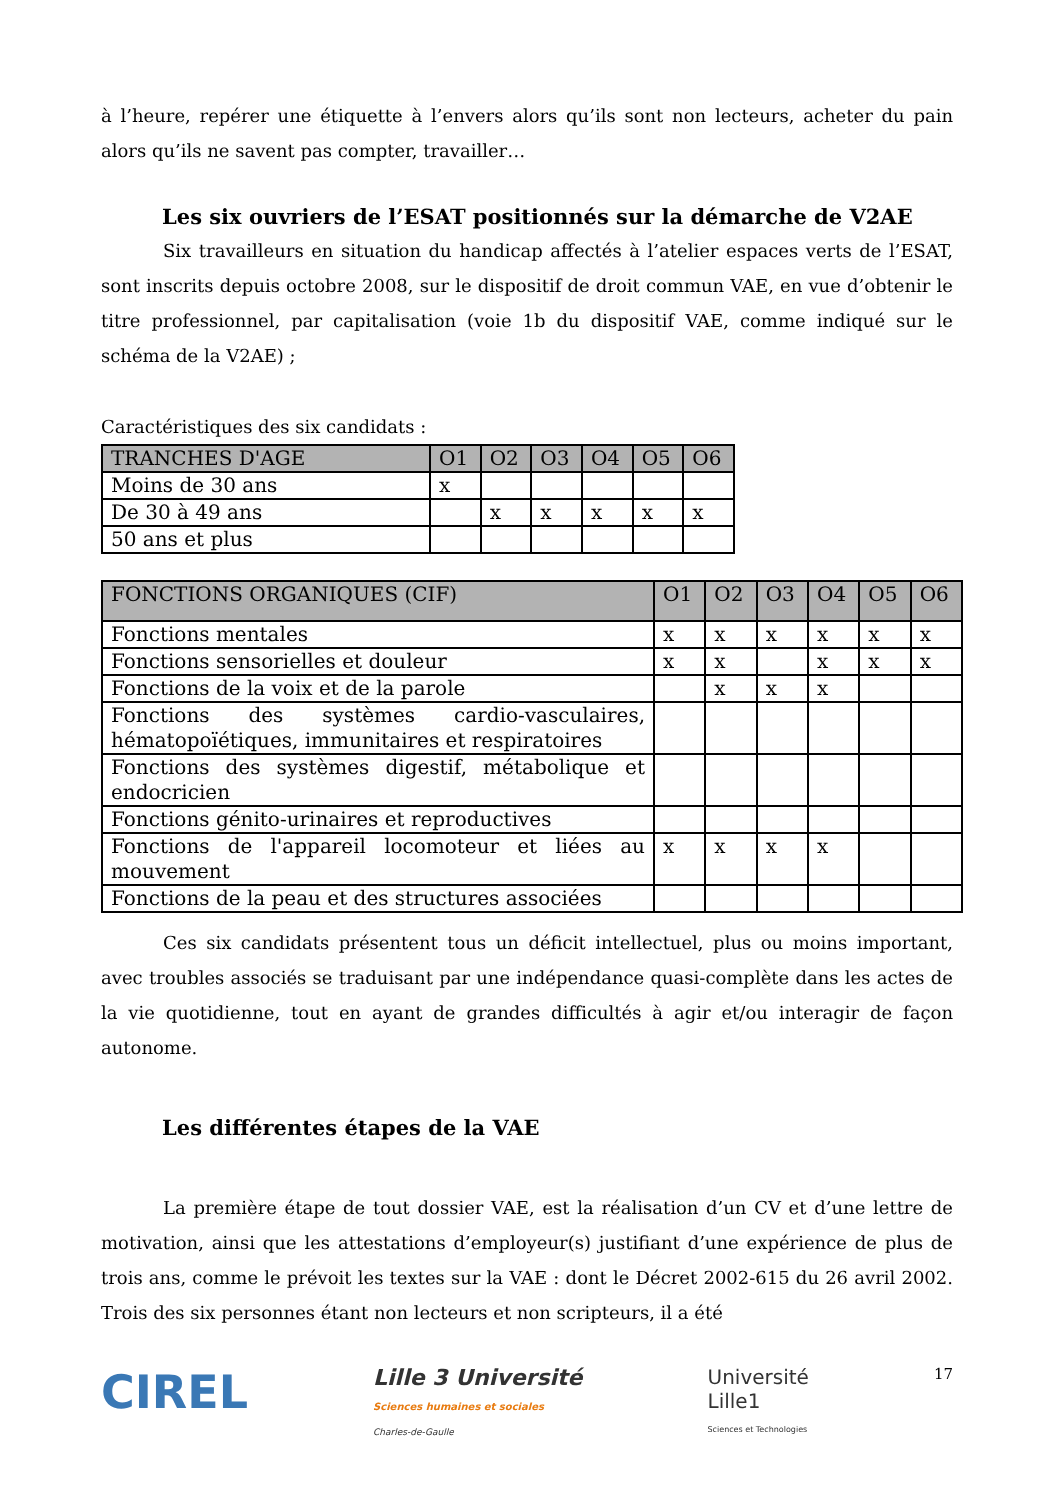à l’heure, repérer une étiquette à l’envers alors qu’ils sont non lecteurs, acheter du pain alors qu’ils ne savent pas compter, travailler…
Les six ouvriers de l’ESAT positionnés sur la démarche de V2AE
Six travailleurs en situation du handicap affectés à l’atelier espaces verts de l’ESAT, sont inscrits depuis octobre 2008, sur le dispositif de droit commun VAE, en vue d’obtenir le titre professionnel, par capitalisation (voie 1b du dispositif VAE, comme indiqué sur le schéma de la V2AE) ;
Caractéristiques des six candidats :
| TRANCHES D'AGE | O1 | O2 | O3 | O4 | O5 | O6 |
| --- | --- | --- | --- | --- | --- | --- |
| Moins de 30 ans | x | | | | | |
| De 30 à 49 ans | | x | x | x | x | x |
| 50 ans et plus | | | | | | |
| FONCTIONS ORGANIQUES (CIF) | O1 | O2 | O3 | O4 | O5 | O6 |
| --- | --- | --- | --- | --- | --- | --- |
| Fonctions mentales | x | x | x | x | x | x |
| Fonctions sensorielles et douleur | x | x | | x | x | x |
| Fonctions de la voix et de la parole | | x | x | x | | |
| Fonctions des systèmes cardio-vasculaires, hématopoïétiques, immunitaires et respiratoires | | | | | | |
| Fonctions des systèmes digestif, métabolique et endocricien | | | | | | |
| Fonctions génito-urinaires et reproductives | | | | | | |
| Fonctions de l'appareil locomoteur et liées au mouvement | x | x | x | x | | |
| Fonctions de la peau et des structures associées | | | | | | |
Ces six candidats présentent tous un déficit intellectuel, plus ou moins important, avec troubles associés se traduisant par une indépendance quasi-complète dans les actes de la vie quotidienne, tout en ayant de grandes difficultés à agir et/ou interagir de façon autonome.
Les différentes étapes de la VAE
La première étape de tout dossier VAE, est la réalisation d’un CV et d’une lettre de motivation, ainsi que les attestations d’employeur(s) justifiant d’une expérience de plus de trois ans, comme le prévoit les textes sur la VAE : dont le Décret 2002-615 du 26 avril 2002. Trois des six personnes étant non lecteurs et non scripteurs, il a été
CIREL
Lille 3 Université
Sciences humaines et sociales
Charles-de-Gaulle
Université
Lille1
Sciences et Technologies
17